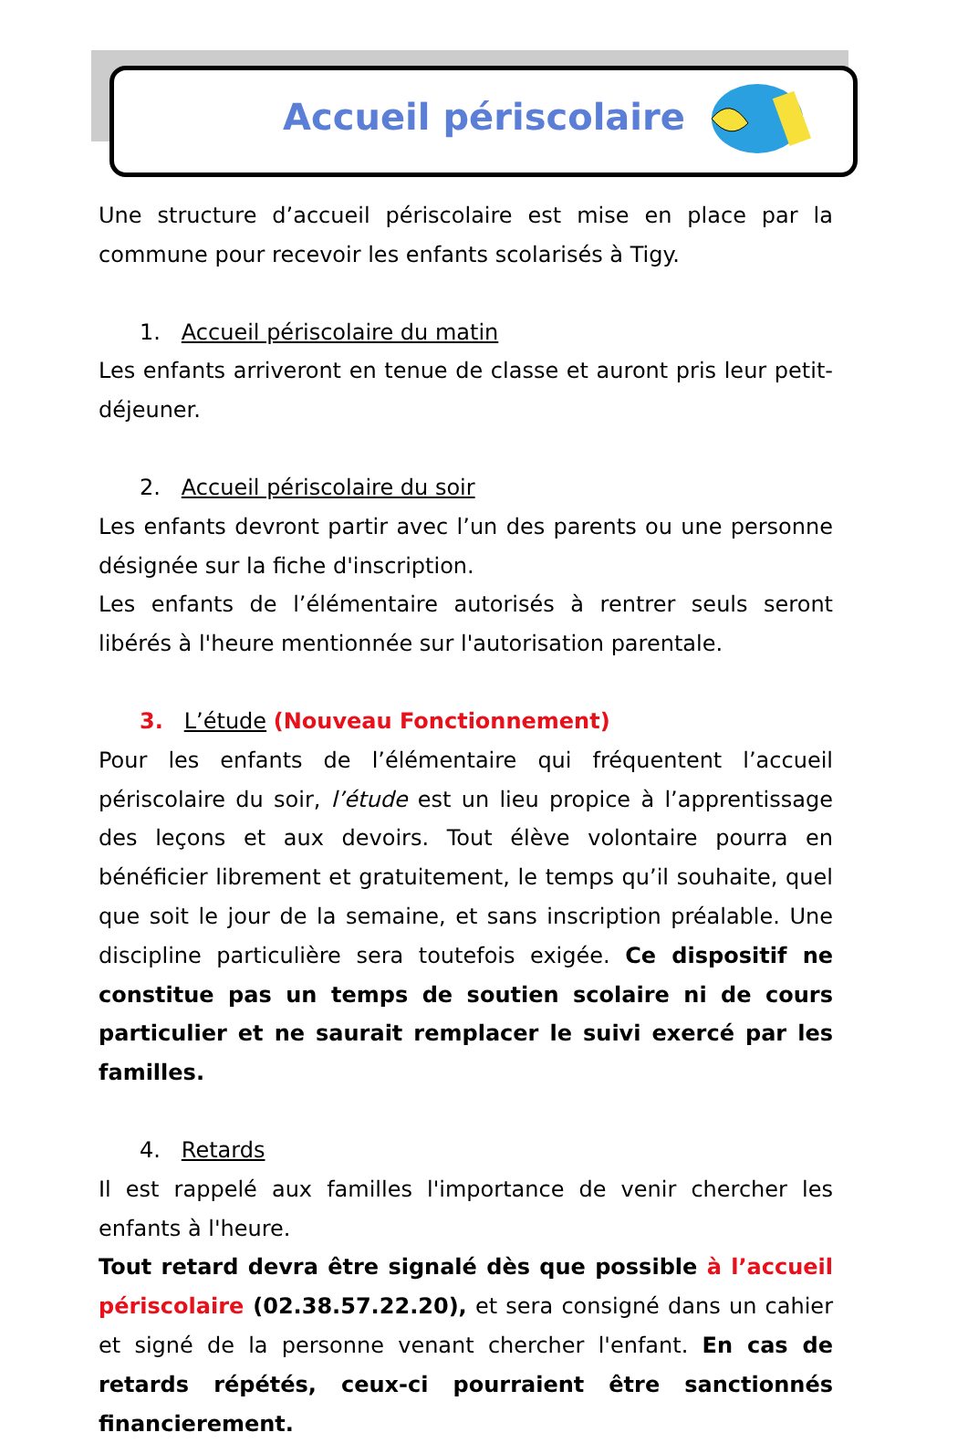Accueil périscolaire
Une structure d’accueil périscolaire est mise en place par la commune pour recevoir les enfants scolarisés à Tigy.
1. Accueil périscolaire du matin
Les enfants arriveront en tenue de classe et auront pris leur petit-déjeuner.
2. Accueil périscolaire du soir
Les enfants devront partir avec l’un des parents ou une personne désignée sur la fiche d'inscription.
Les enfants de l’élémentaire autorisés à rentrer seuls seront libérés à l'heure mentionnée sur l'autorisation parentale.
3. L’étude (Nouveau Fonctionnement)
Pour les enfants de l’élémentaire qui fréquentent l’accueil périscolaire du soir, l’étude est un lieu propice à l’apprentissage des leçons et aux devoirs. Tout élève volontaire pourra en bénéficier librement et gratuitement, le temps qu’il souhaite, quel que soit le jour de la semaine, et sans inscription préalable. Une discipline particulière sera toutefois exigée. Ce dispositif ne constitue pas un temps de soutien scolaire ni de cours particulier et ne saurait remplacer le suivi exercé par les familles.
4. Retards
Il est rappelé aux familles l'importance de venir chercher les enfants à l'heure.
Tout retard devra être signalé dès que possible à l’accueil périscolaire (02.38.57.22.20), et sera consigné dans un cahier et signé de la personne venant chercher l'enfant. En cas de retards répétés, ceux-ci pourraient être sanctionnés financierement.